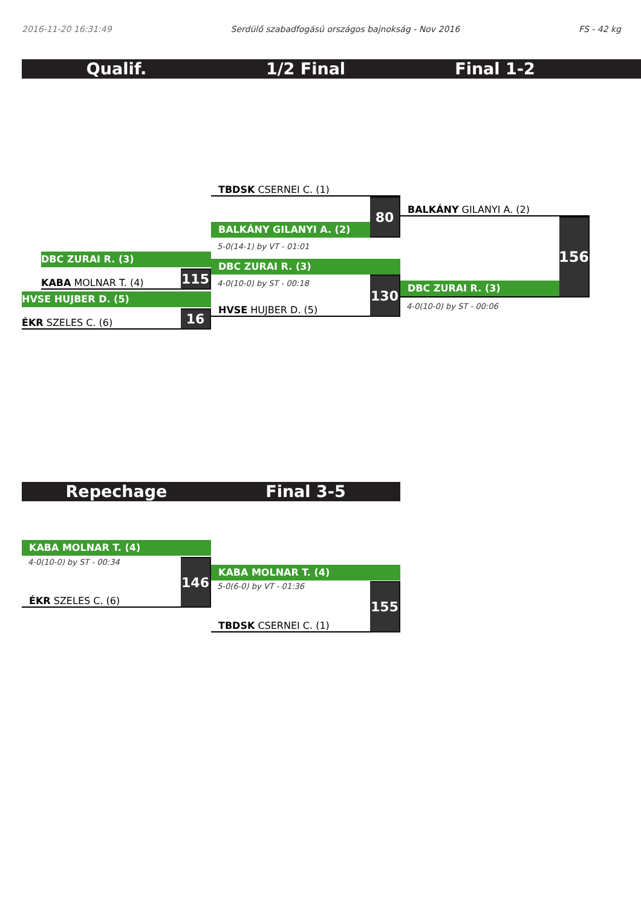2016-11-20 16:31:49 Serdülő szabadfogású országos bajnokság - Nov 2016 FS - 42 kg
Qualif. 1/2 Final Final 1-2
DBC ZURAI R. (3)
KABA MOLNAR T. (4)
115
HVSE HUJBER D. (5)
ÉKR SZELES C. (6)
16
TBDSK CSERNEI C. (1)
BALKÁNY GILANYI A. (2)
80
5-0(14-1) by VT - 01:01
DBC ZURAI R. (3)
4-0(10-0) by ST - 00:18
HVSE HUJBER D. (5)
130
BALKÁNY GILANYI A. (2)
DBC ZURAI R. (3)
156
4-0(10-0) by ST - 00:06
Repechage Final 3-5
KABA MOLNAR T. (4)
4-0(10-0) by ST - 00:34
ÉKR SZELES C. (6)
146
KABA MOLNAR T. (4)
5-0(6-0) by VT - 01:36
TBDSK CSERNEI C. (1)
155